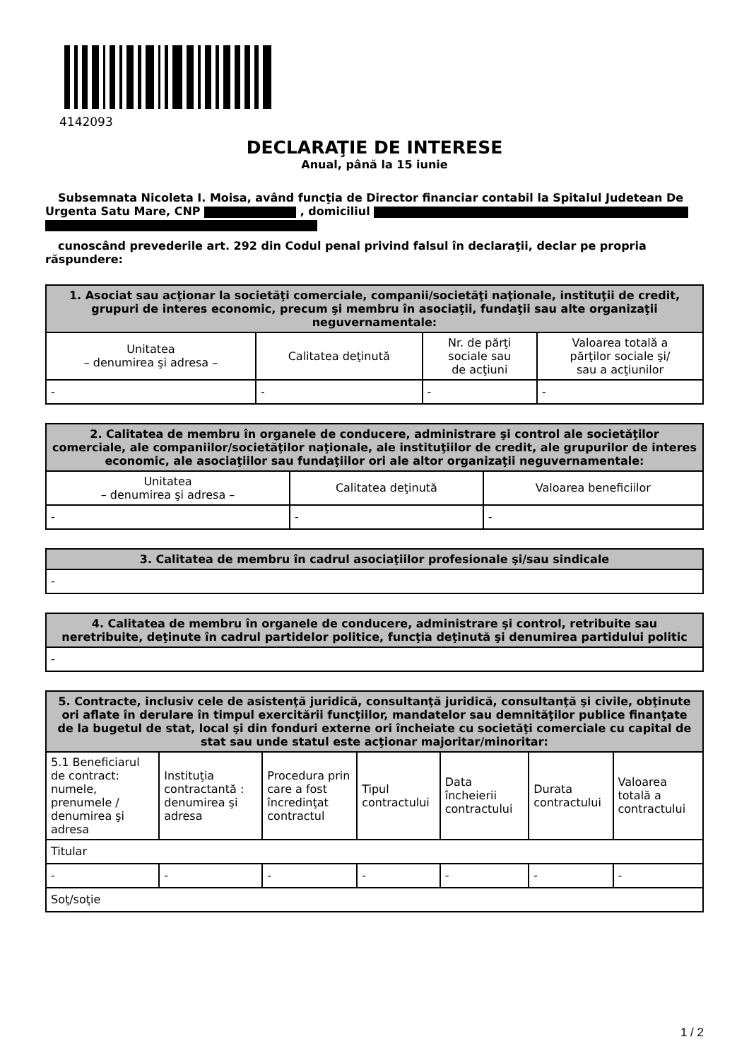4142093
DECLARAŢIE DE INTERESE
Anual, până la 15 iunie
Subsemnata Nicoleta I. Moisa, având funcţia de Director financiar contabil la Spitalul Judetean De Urgenta Satu Mare, CNP , domiciliul
cunoscând prevederile art. 292 din Codul penal privind falsul în declaraţii, declar pe propria răspundere:
| 1. Asociat sau acţionar la societăţi comerciale, companii/societăţi naţionale, instituţii de credit, grupuri de interes economic, precum şi membru în asociaţii, fundaţii sau alte organizaţii neguvernamentale: | | | |
| --- | --- | --- | --- |
| Unitatea – denumirea şi adresa – | Calitatea deţinută | Nr. de părţi sociale sau de acţiuni | Valoarea totală a părţilor sociale şi/ sau a acţiunilor |
| - | - | - | - |
| 2. Calitatea de membru în organele de conducere, administrare şi control ale societăţilor comerciale, ale companiilor/societăţilor naţionale, ale instituţiilor de credit, ale grupurilor de interes economic, ale asociaţiilor sau fundaţiilor ori ale altor organizaţii neguvernamentale: | | |
| --- | --- | --- |
| Unitatea – denumirea şi adresa – | Calitatea deţinută | Valoarea beneficiilor |
| - | - | - |
| 3. Calitatea de membru în cadrul asociaţiilor profesionale şi/sau sindicale |
| --- |
| - |
| 4. Calitatea de membru în organele de conducere, administrare şi control, retribuite sau neretribuite, deţinute în cadrul partidelor politice, funcţia deţinută şi denumirea partidului politic |
| --- |
| - |
| 5. Contracte, inclusiv cele de asistenţă juridică, consultanţă juridică, consultanţă şi civile, obţinute ori aflate în derulare în timpul exercitării funcţiilor, mandatelor sau demnităţilor publice finanţate de la bugetul de stat, local şi din fonduri externe ori încheiate cu societăţi comerciale cu capital de stat sau unde statul este acţionar majoritar/minoritar: | | | | | | |
| --- | --- | --- | --- | --- | --- | --- |
| 5.1 Beneficiarul de contract: numele, prenumele / denumirea şi adresa | Instituţia contractantă : denumirea şi adresa | Procedura prin care a fost încredinţat contractul | Tipul contractului | Data încheierii contractului | Durata contractului | Valoarea totală a contractului |
| Titular | | | | | | |
| - | - | - | - | - | - | - |
| Soţ/soţie | | | | | | |
1 / 2